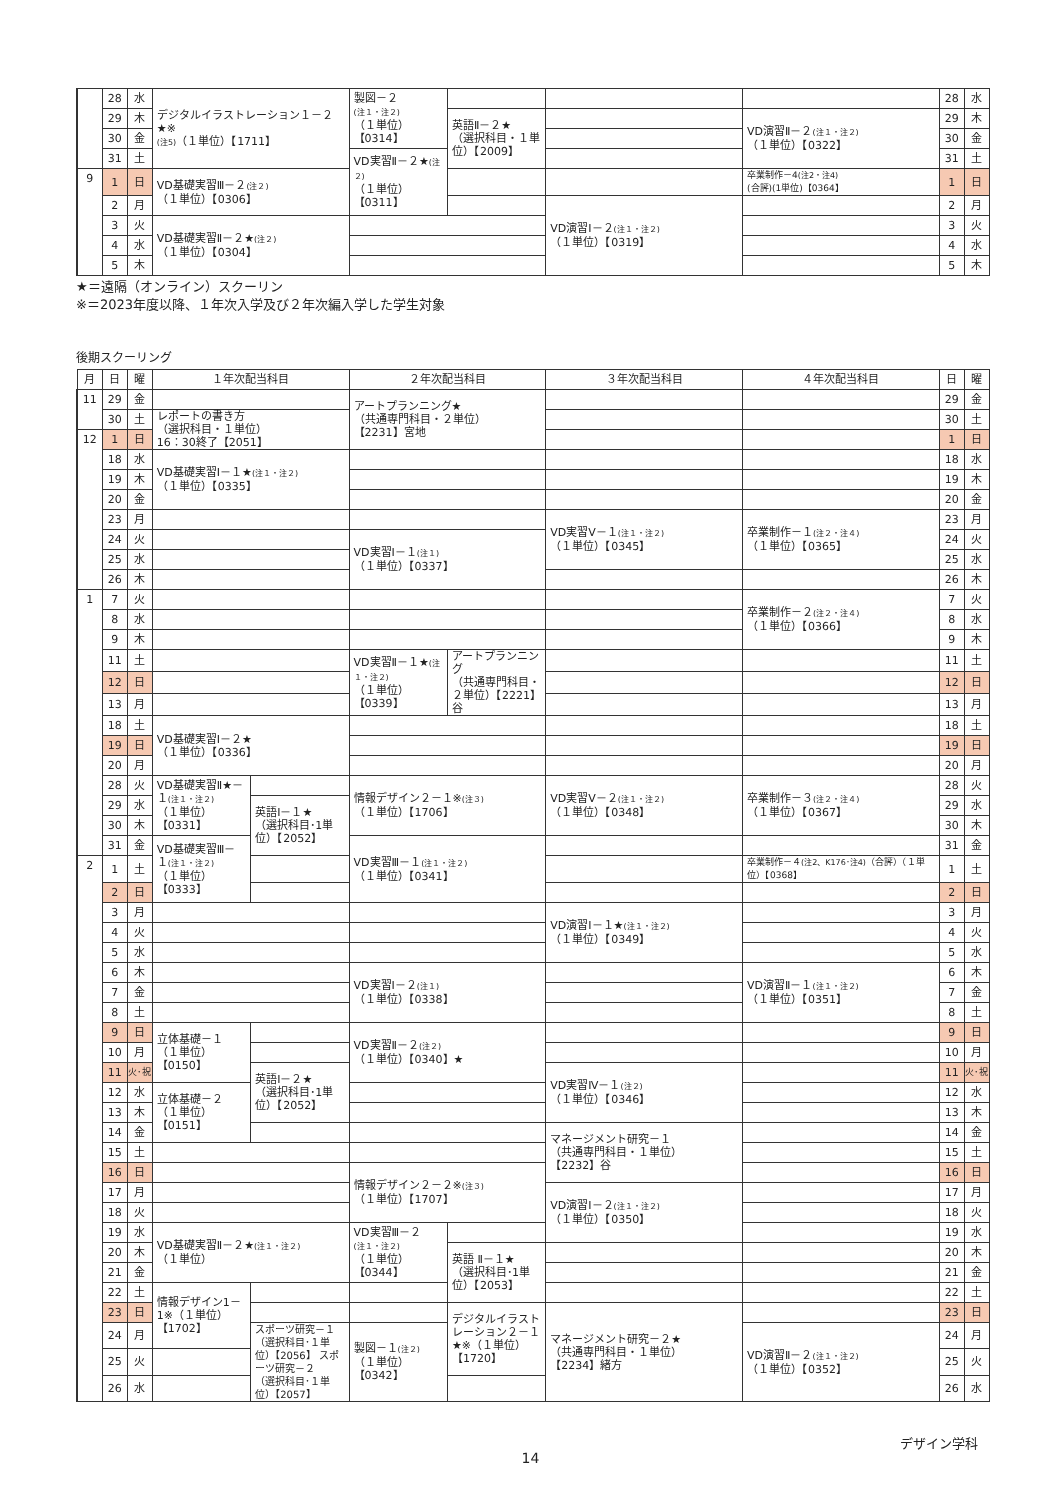| | 28 | 水 | デジタルイラストレーション１－２★※ (注5) （１単位）【1711】 | 製図－２ (注１・注２) （１単位）【0314】 | | | | 28 | 水 |
| | 29 | 木 | | | 英語Ⅱ－２★ （選択科目・１単位）【2009】 | | VD演習Ⅱ－２ (注１・注２) （１単位）【0322】 | 29 | 木 |
| | 30 | 金 | | | | | | 30 | 金 |
| | 31 | 土 | | VD実習Ⅱ－２★ (注２) （１単位）【0311】 | | | | 31 | 土 |
| 9 | 1 | 日 | VD基礎実習Ⅲ－２ (注２) （１単位）【0306】 | | | | 卒業制作－4 (注2・注4) (合評)(1単位)【0364】 | 1 | 日 |
| | 2 | 月 | | | | VD演習Ⅰ－２ (注１・注２) （１単位）【0319】 | | 2 | 月 |
| | 3 | 火 | VD基礎実習Ⅱ－２★ (注２) （１単位）【0304】 | | | | | 3 | 火 |
| | 4 | 水 | | | | | | 4 | 水 |
| | 5 | 木 | | | | | | 5 | 木 |
★＝遠隔（オンライン）スクーリン
※＝2023年度以降、１年次入学及び２年次編入学した学生対象
後期スクーリング
| 月 | 日 | 曜 | １年次配当科目 | | ２年次配当科目 | | ３年次配当科目 | ４年次配当科目 | 日 | 曜 |
| --- | --- | --- | --- | --- | --- | --- | --- | --- | --- | --- |
| 11 | 29 | 金 | | | アートプランニング★ （共通専門科目・２単位） 【2231】宮地 | | | | 29 | 金 |
| | 30 | 土 | レポートの書き方 （選択科目・１単位） 16：30終了【2051】 | | | | | | 30 | 土 |
| 12 | 1 | 日 | | | | | | | 1 | 日 |
| | 18 | 水 | VD基礎実習Ⅰ－１★ (注１・注２) （１単位）【0335】 | | | | | | 18 | 水 |
| | 19 | 木 | | | | | | | 19 | 木 |
| | 20 | 金 | | | | | | | 20 | 金 |
| | 23 | 月 | | | | | VD実習Ⅴ－１ (注１・注２) （１単位）【0345】 | 卒業制作－１ (注２・注４) （１単位）【0365】 | 23 | 月 |
| | 24 | 火 | | | VD実習Ⅰ－１ (注１) （１単位）【0337】 | | | | 24 | 火 |
| | 25 | 水 | | | | | | | 25 | 水 |
| | 26 | 木 | | | | | | | 26 | 木 |
| 1 | 7 | 火 | | | | | | 卒業制作－２ (注２・注４) （１単位）【0366】 | 7 | 火 |
| | 8 | 水 | | | | | | | 8 | 水 |
| | 9 | 木 | | | | | | | 9 | 木 |
| | 11 | 土 | | | VD実習Ⅱ－１★ (注１・注２) （１単位）【0339】 | アートプランニング （共通専門科目・２単位）【2221】谷 | | | 11 | 土 |
| | 12 | 日 | | | | | | | 12 | 日 |
| | 13 | 月 | | | | | | | 13 | 月 |
| | 18 | 土 | VD基礎実習Ⅰ－２★ （１単位）【0336】 | | | | | | 18 | 土 |
| | 19 | 日 | | | | | | | 19 | 日 |
| | 20 | 月 | | | | | | | 20 | 月 |
| | 28 | 火 | VD基礎実習Ⅱ★－１ (注１・注２) （１単位）【0331】 | | 情報デザイン２－１※ (注３) （１単位）【1706】 | | VD実習Ⅴ－２ (注１・注２) （１単位）【0348】 | 卒業制作－３ (注２・注４) （１単位）【0367】 | 28 | 火 |
| | 29 | 水 | | 英語Ⅰ－１★ （選択科目･1単位）【2052】 | | | | | 29 | 水 |
| | 30 | 木 | | | | | | | 30 | 木 |
| | 31 | 金 | VD基礎実習Ⅲ－１ (注１・注２) （１単位）【0333】 | | VD実習Ⅲ－１ (注１・注２) （１単位）【0341】 | | | | 31 | 金 |
| 2 | 1 | 土 | | | | | | 卒業制作－４ (注2、K176･注4) （合評）（１単位）【0368】 | 1 | 土 |
| | 2 | 日 | | | | | | | 2 | 日 |
| | 3 | 月 | | | | | VD演習Ⅰ－１★ (注１・注２) （１単位）【0349】 | | 3 | 月 |
| | 4 | 火 | | | | | | | 4 | 火 |
| | 5 | 水 | | | | | | | 5 | 水 |
| | 6 | 木 | | | VD実習Ⅰ－２ (注１) （１単位）【0338】 | | | VD演習Ⅱ－１ (注１・注２) （１単位）【0351】 | 6 | 木 |
| | 7 | 金 | | | | | | | 7 | 金 |
| | 8 | 土 | | | | | | | 8 | 土 |
| | 9 | 日 | 立体基礎－１ （１単位）【0150】 | | VD実習Ⅱ－２ (注２) （１単位）【0340】★ | | | | 9 | 日 |
| | 10 | 月 | | | | | | | 10 | 月 |
| | 11 | 火･祝 | | 英語Ⅰ－２★ （選択科目･1単位）【2052】 | | | VD実習Ⅳ－１ (注２) （１単位）【0346】 | | 11 | 火･祝 |
| | 12 | 水 | 立体基礎－２ （１単位）【0151】 | | | | | | 12 | 水 |
| | 13 | 木 | | | | | | | 13 | 木 |
| | 14 | 金 | | | | | マネージメント研究－１ （共通専門科目・１単位） 【2232】谷 | | 14 | 金 |
| | 15 | 土 | | | | | | | 15 | 土 |
| | 16 | 日 | | | 情報デザイン２－２※ (注３) （１単位）【1707】 | | | | 16 | 日 |
| | 17 | 月 | | | | | VD演習Ⅰ－２ (注１・注２) （１単位）【0350】 | | 17 | 月 |
| | 18 | 火 | | | | | | | 18 | 火 |
| | 19 | 水 | VD基礎実習Ⅱ－２★ (注１・注２) （１単位） | | VD実習Ⅲ－２ (注１・注２) （１単位）【0344】 | | | | 19 | 水 |
| | 20 | 木 | | | | 英語 Ⅱ－１★ （選択科目･1単位）【2053】 | | | 20 | 木 |
| | 21 | 金 | | | | | | | 21 | 金 |
| | 22 | 土 | 情報デザイン1－1※（１単位）【1702】 | | | | | | 22 | 土 |
| | 23 | 日 | | | | デジタルイラストレーション２－１★※（１単位）【1720】 | マネージメント研究－２★ （共通専門科目・１単位） 【2234】緒方 | | 23 | 日 |
| | 24 | 月 | | スポーツ研究－１ （選択科目･１単位）【2056】 スポーツ研究－２ （選択科目･１単位）【2057】 | 製図－１ (注２) （１単位）【0342】 | | | VD演習Ⅱ－２ (注１・注２) （１単位）【0352】 | 24 | 月 |
| | 25 | 火 | | | | | | | 25 | 火 |
| | 26 | 水 | | | | | | | 26 | 水 |
デザイン学科
14